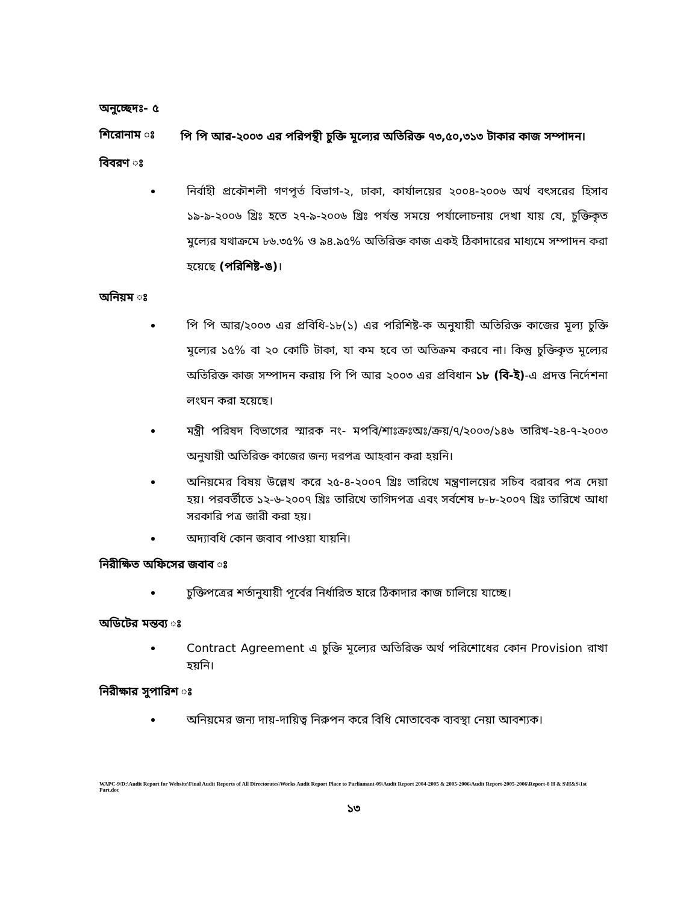অনুচ্ছেদঃ- ৫
শিরোনাম ঃ
পি পি আর-২০০৩ এর পরিপন্থী চুক্তি মূল্যের অতিরিক্ত ৭৩,৫০,৩১৩ টাকার কাজ সম্পাদন।
বিবরণ ঃ
নির্বাহী প্রকৌশলী গণপূর্ত বিভাগ-২, ঢাকা, কার্যালয়ের ২০০৪-২০০৬ অর্থ বৎসরের হিসাব ১৯-৯-২০০৬ খ্রিঃ হতে ২৭-৯-২০০৬ খ্রিঃ পর্যন্ত সময়ে পর্যালোচনায় দেখা যায় যে, চুক্তিকৃত মুল্যের যথাক্রমে ৮৬.৩৫% ও ৯৪.৯৫% অতিরিক্ত কাজ একই ঠিকাদারের মাধ্যমে সম্পাদন করা হয়েছে (পরিশিষ্ট-ঙ)।
অনিয়ম ঃ
পি পি আর/২০০৩ এর প্রবিধি-১৮(১) এর পরিশিষ্ট-ক অনুযায়ী অতিরিক্ত কাজের মূল্য চুক্তি মূল্যের ১৫% বা ২০ কোটি টাকা, যা কম হবে তা অতিক্রম করবে না। কিন্তু চুক্তিকৃত মূল্যের অতিরিক্ত কাজ সম্পাদন করায় পি পি আর ২০০৩ এর প্রবিধান ১৮ (বি-ই)-এ প্রদত্ত নির্দেশনা লংঘন করা হয়েছে।
মন্ত্রী পরিষদ বিভাগের স্মারক নং- মপবি/শাঃক্রঃঅঃ/ক্রয়/৭/২০০৩/১৪৬ তারিখ-২৪-৭-২০০৩ অনুযায়ী অতিরিক্ত কাজের জন্য দরপত্র আহবান করা হয়নি।
অনিয়মের বিষয় উল্লেখ করে ২৫-৪-২০০৭ খ্রিঃ তারিখে মন্ত্রণালয়ের সচিব বরাবর পত্র দেয়া হয়। পরবর্তীতে ১২-৬-২০০৭ খ্রিঃ তারিখে তাগিদপত্র এবং সর্বশেষ ৮-৮-২০০৭ খ্রিঃ তারিখে আধা সরকারি পত্র জারী করা হয়।
অদ্যাবধি কোন জবাব পাওয়া যায়নি।
নিরীক্ষিত অফিসের জবাব ঃ
চুক্তিপত্রের শর্তানুযায়ী পূর্বের নির্ধারিত হারে ঠিকাদার কাজ চালিয়ে যাচ্ছে।
অডিটের মন্তব্য ঃ
Contract Agreement এ চুক্তি মূল্যের অতিরিক্ত অর্থ পরিশোধের কোন Provision রাখা হয়নি।
নিরীক্ষার সুপারিশ ঃ
অনিয়মের জন্য দায়-দায়িত্ব নিরুপন করে বিধি মোতাবেক ব্যবস্থা নেয়া আবশ্যক।
WAPC-9/D:\Audit Report for Website\Final Audit Reports of All Directorates\Works Audit Report Place to Parliamant-09\Audit Report 2004-2005 & 2005-2006\Audit Report-2005-2006\Report-8 H & S\H&S\1st Part.doc
১৩